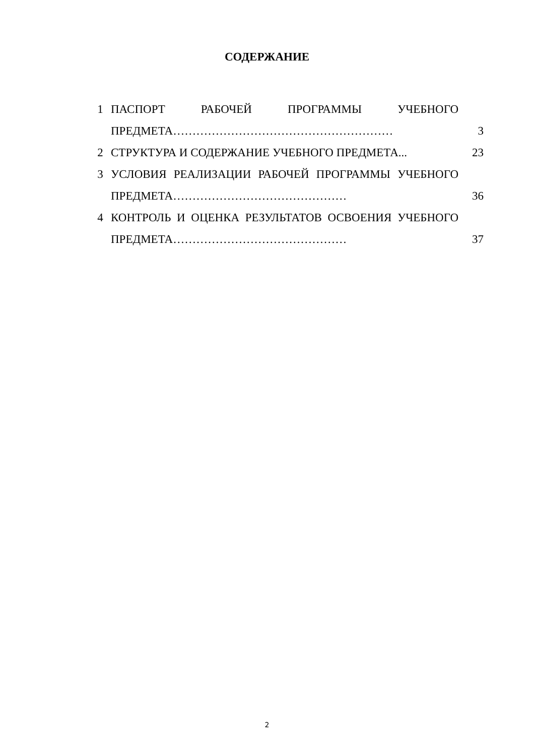СОДЕРЖАНИЕ
| 1 | ПАСПОРТ РАБОЧЕЙ ПРОГРАММЫ УЧЕБНОГО ПРЕДМЕТА………………………………………………… | 3 |
| 2 | СТРУКТУРА И СОДЕРЖАНИЕ УЧЕБНОГО ПРЕДМЕТА... | 23 |
| 3 | УСЛОВИЯ РЕАЛИЗАЦИИ РАБОЧЕЙ ПРОГРАММЫ УЧЕБНОГО ПРЕДМЕТА……………………………………… | 36 |
| 4 | КОНТРОЛЬ И ОЦЕНКА РЕЗУЛЬТАТОВ ОСВОЕНИЯ УЧЕБНОГО ПРЕДМЕТА……………………………………… | 37 |
2